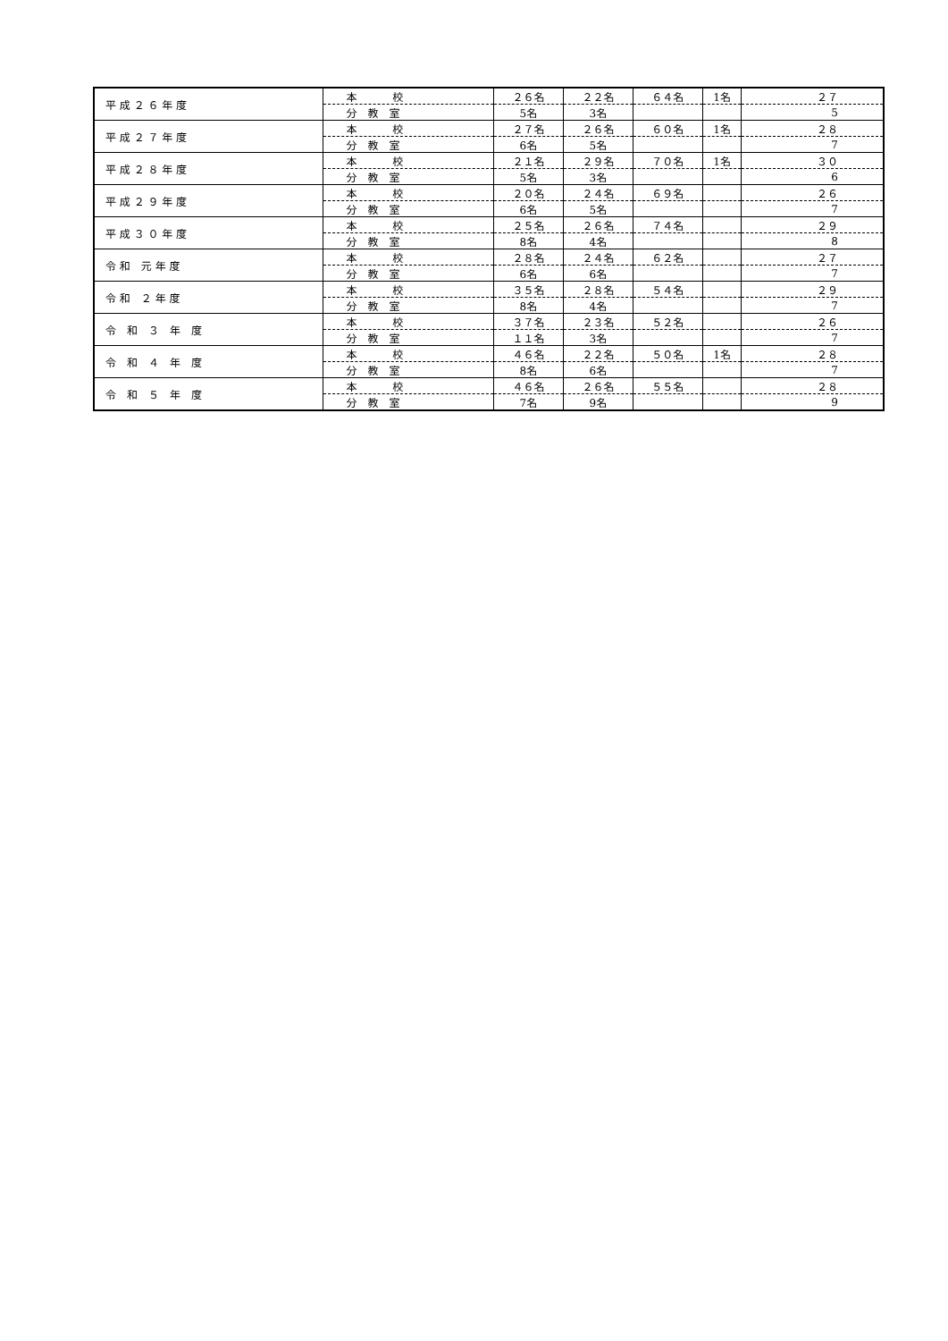| 平 成 ２ ６ 年 度 | 本 校 | ２６名 | ２２名 | ６４名 | 1名 | ２７ |
| | 分 教 室 | 5名 | 3名 | | | 5 |
| 平 成 ２ ７ 年 度 | 本 校 | ２７名 | ２６名 | ６０名 | 1名 | ２８ |
| | 分 教 室 | 6名 | 5名 | | | 7 |
| 平 成 ２ ８ 年 度 | 本 校 | ２１名 | ２９名 | ７０名 | 1名 | ３０ |
| | 分 教 室 | 5名 | 3名 | | | 6 |
| 平 成 ２ ９ 年 度 | 本 校 | ２０名 | ２４名 | ６９名 | | ２６ |
| | 分 教 室 | 6名 | 5名 | | | 7 |
| 平 成 ３ ０ 年 度 | 本 校 | ２５名 | ２６名 | ７４名 | | ２９ |
| | 分 教 室 | 8名 | 4名 | | | 8 |
| 令 和 元 年 度 | 本 校 | ２８名 | ２４名 | ６２名 | | ２７ |
| | 分 教 室 | 6名 | 6名 | | | 7 |
| 令 和 ２ 年 度 | 本 校 | ３５名 | ２８名 | ５４名 | | ２９ |
| | 分 教 室 | 8名 | 4名 | | | 7 |
| 令 和 ３ 年 度 | 本 校 | ３７名 | ２３名 | ５２名 | | ２６ |
| | 分 教 室 | １１名 | 3名 | | | 7 |
| 令 和 ４ 年 度 | 本 校 | ４６名 | ２２名 | ５０名 | 1名 | ２８ |
| | 分 教 室 | 8名 | 6名 | | | 7 |
| 令 和 ５ 年 度 | 本 校 | ４６名 | ２６名 | ５５名 | | ２８ |
| | 分 教 室 | 7名 | 9名 | | | 9 |